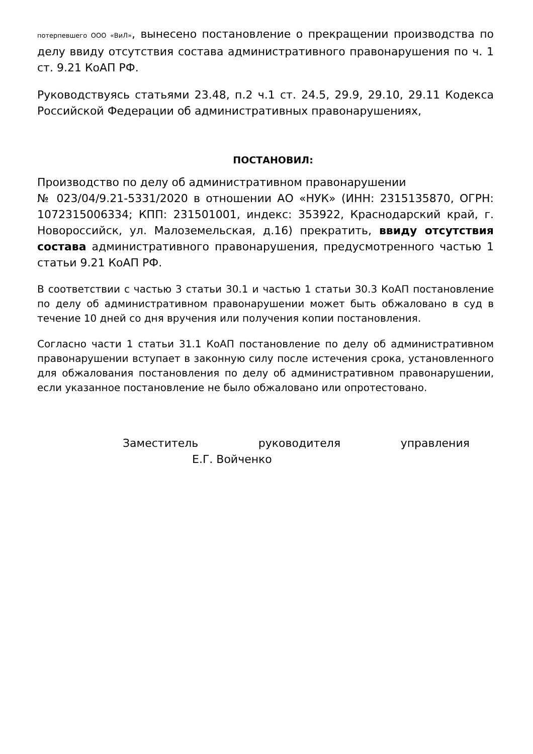потерпевшего ООО «ВиЛ», вынесено постановление о прекращении производства по делу ввиду отсутствия состава административного правонарушения по ч. 1 ст. 9.21 КоАП РФ.
Руководствуясь статьями 23.48, п.2 ч.1 ст. 24.5, 29.9, 29.10, 29.11 Кодекса Российской Федерации об административных правонарушениях,
ПОСТАНОВИЛ:
Производство по делу об административном правонарушении
№ 023/04/9.21-5331/2020 в отношении АО «НУК» (ИНН: 2315135870, ОГРН: 1072315006334; КПП: 231501001, индекс: 353922, Краснодарский край, г. Новороссийск, ул. Малоземельская, д.16) прекратить, ввиду отсутствия состава административного правонарушения, предусмотренного частью 1 статьи 9.21 КоАП РФ.
В соответствии с частью 3 статьи 30.1 и частью 1 статьи 30.3 КоАП постановление по делу об административном правонарушении может быть обжаловано в суд в течение 10 дней со дня вручения или получения копии постановления.
Согласно части 1 статьи 31.1 КоАП постановление по делу об административном правонарушении вступает в законную силу после истечения срока, установленного для обжалования постановления по делу об административном правонарушении, если указанное постановление не было обжаловано или опротестовано.
Заместитель руководителя управления
Е.Г. Войченко